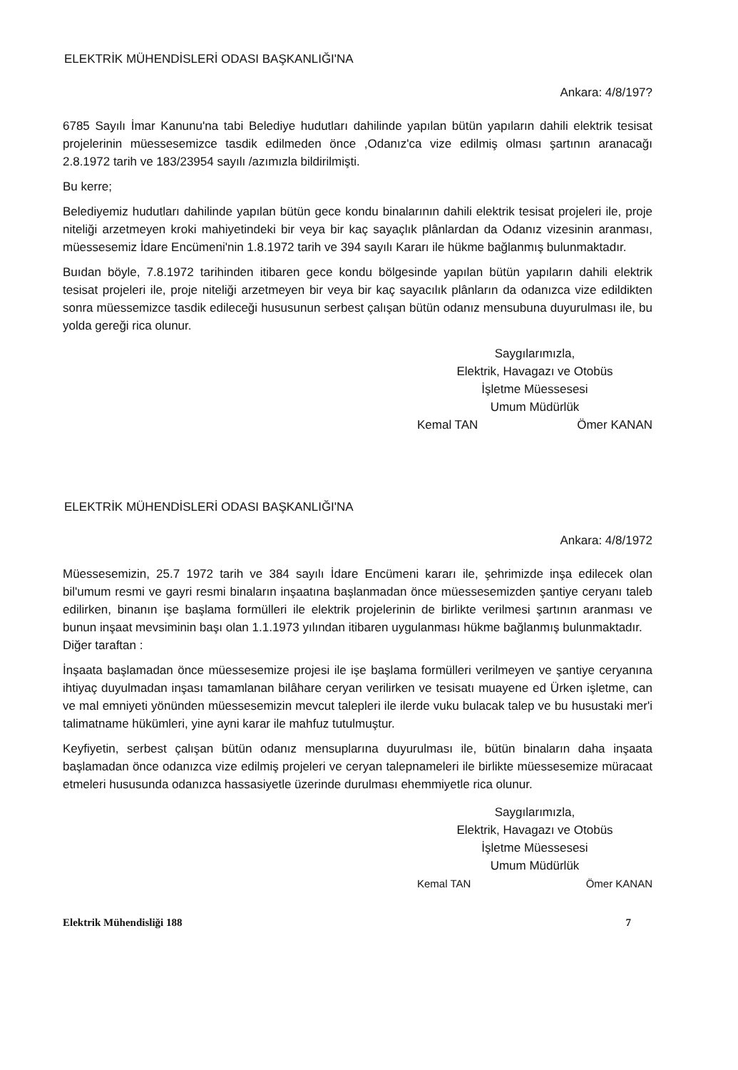ELEKTRİK MÜHENDİSLERİ ODASI BAŞKANLIĞI'NA
Ankara: 4/8/197?
6785 Sayılı İmar Kanunu'na tabi Belediye hudutları dahilinde yapılan bütün yapıların dahili elektrik tesisat projelerinin müessesemizce tasdik edilmeden önce ,Odanız'ca vize edilmiş olması şartının aranacağı 2.8.1972 tarih ve 183/23954 sayılı /azımızla bildirilmişti.
Bu kerre;
Belediyemiz hudutları dahilinde yapılan bütün gece kondu binalarının dahili elektrik tesisat projeleri ile, proje niteliği arzetmeyen kroki mahiyetindeki bir veya bir kaç sayaçlık plânlardan da Odanız vizesinin aranması, müessesemiz İdare Encümeni'nin 1.8.1972 tarih ve 394 sayılı Kararı ile hükme bağlanmış bulunmaktadır.
Buıdan böyle, 7.8.1972 tarihinden itibaren gece kondu bölgesinde yapılan bütün yapıların dahili elektrik tesisat projeleri ile, proje niteliği arzetmeyen bir veya bir kaç sayacılık plânların da odanızca vize edildikten sonra müessemizce tasdik edileceği hususunun serbest çalışan bütün odanız mensubuna duyurulması ile, bu yolda gereği rica olunur.
Saygılarımızla,
Elektrik, Havagazı ve Otobüs
İşletme Müessesesi
Umum Müdürlük
Kemal TAN Ömer KANAN
ELEKTRİK MÜHENDİSLERİ ODASI BAŞKANLIĞI'NA
Ankara: 4/8/1972
Müessesemizin, 25.7 1972 tarih ve 384 sayılı İdare Encümeni kararı ile, şehrimizde inşa edilecek olan bil'umum resmi ve gayri resmi binaların inşaatına başlanmadan önce müessesemizden şantiye ceryanı taleb edilirken, binanın işe başlama formülleri ile elektrik projelerinin de birlikte verilmesi şartının aranması ve bunun inşaat mevsiminin başı olan 1.1.1973 yılından itibaren uygulanması hükme bağlanmış bulunmaktadır.
Diğer taraftan :
İnşaata başlamadan önce müessesemize projesi ile işe başlama formülleri verilmeyen ve şantiye ceryanına ihtiyaç duyulmadan inşası tamamlanan bilâhare ceryan verilirken ve tesisatı muayene ed Ürken işletme, can ve mal emniyeti yönünden müessesemizin mevcut talepleri ile ilerde vuku bulacak talep ve bu husustaki mer'i talimatname hükümleri, yine ayni karar ile mahfuz tutulmuştur.
Keyfiyetin, serbest çalışan bütün odanız mensuplarına duyurulması ile, bütün binaların daha inşaata başlamadan önce odanızca vize edilmiş projeleri ve ceryan talepnameleri ile birlikte müessesemize müracaat etmeleri hususunda odanızca hassasiyetle üzerinde durulması ehemmiyetle rica olunur.
Saygılarımızla,
Elektrik, Havagazı ve Otobüs
İşletme Müessesesi
Umum Müdürlük
Kemal TAN Ömer KANAN
Elektrik Mühendisliği 188 7